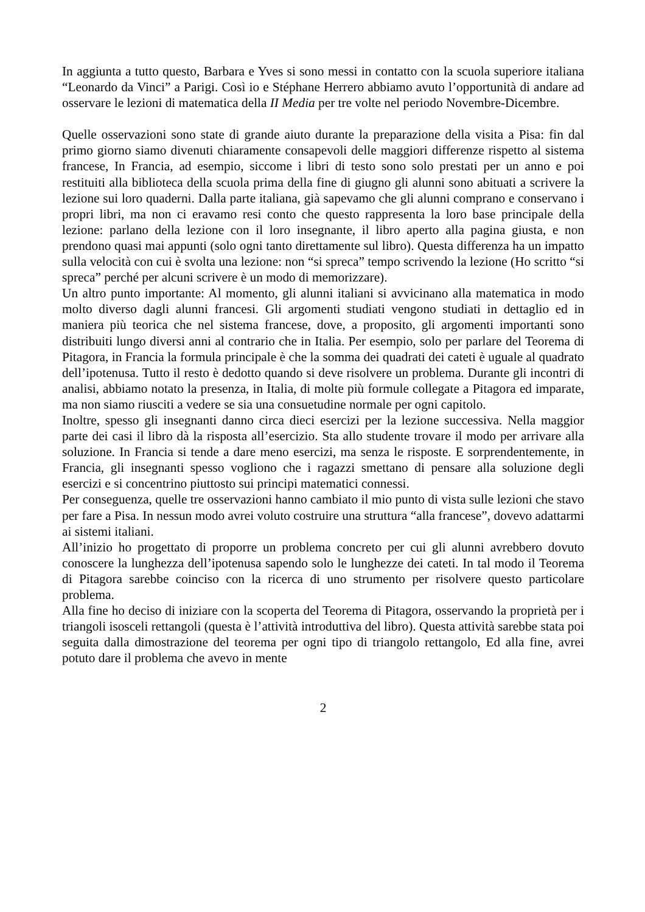In aggiunta a tutto questo, Barbara e Yves si sono messi in contatto con la scuola superiore italiana “Leonardo da Vinci” a Parigi. Così io e Stéphane Herrero abbiamo avuto l’opportunità di andare ad osservare le lezioni di matematica della II Media per tre volte nel periodo Novembre-Dicembre.
Quelle osservazioni sono state di grande aiuto durante la preparazione della visita a Pisa: fin dal primo giorno siamo divenuti chiaramente consapevoli delle maggiori differenze rispetto al sistema francese, In Francia, ad esempio, siccome i libri di testo sono solo prestati per un anno e poi restituiti alla biblioteca della scuola prima della fine di giugno gli alunni sono abituati a scrivere la lezione sui loro quaderni. Dalla parte italiana, già sapevamo che gli alunni comprano e conservano i propri libri, ma non ci eravamo resi conto che questo rappresenta la loro base principale della lezione: parlano della lezione con il loro insegnante, il libro aperto alla pagina giusta, e non prendono quasi mai appunti (solo ogni tanto direttamente sul libro). Questa differenza ha un impatto sulla velocità con cui è svolta una lezione: non “si spreca” tempo scrivendo la lezione (Ho scritto “si spreca” perché per alcuni scrivere è un modo di memorizzare).
Un altro punto importante: Al momento, gli alunni italiani si avvicinano alla matematica in modo molto diverso dagli alunni francesi. Gli argomenti studiati vengono studiati in dettaglio ed in maniera più teorica che nel sistema francese, dove, a proposito, gli argomenti importanti sono distribuiti lungo diversi anni al contrario che in Italia. Per esempio, solo per parlare del Teorema di Pitagora, in Francia la formula principale è che la somma dei quadrati dei cateti è uguale al quadrato dell’ipotenusa. Tutto il resto è dedotto quando si deve risolvere un problema. Durante gli incontri di analisi, abbiamo notato la presenza, in Italia, di molte più formule collegate a Pitagora ed imparate, ma non siamo riusciti a vedere se sia una consuetudine normale per ogni capitolo.
Inoltre, spesso gli insegnanti danno circa dieci esercizi per la lezione successiva. Nella maggior parte dei casi il libro dà la risposta all’esercizio. Sta allo studente trovare il modo per arrivare alla soluzione. In Francia si tende a dare meno esercizi, ma senza le risposte. E sorprendentemente, in Francia, gli insegnanti spesso vogliono che i ragazzi smettano di pensare alla soluzione degli esercizi e si concentrino piuttosto sui principi matematici connessi.
Per conseguenza, quelle tre osservazioni hanno cambiato il mio punto di vista sulle lezioni che stavo per fare a Pisa. In nessun modo avrei voluto costruire una struttura “alla francese”, dovevo adattarmi ai sistemi italiani.
All’inizio ho progettato di proporre un problema concreto per cui gli alunni avrebbero dovuto conoscere la lunghezza dell’ipotenusa sapendo solo le lunghezze dei cateti. In tal modo il Teorema di Pitagora sarebbe coinciso con la ricerca di uno strumento per risolvere questo particolare problema.
Alla fine ho deciso di iniziare con la scoperta del Teorema di Pitagora, osservando la proprietà per i triangoli isosceli rettangoli (questa è l’attività introduttiva del libro). Questa attività sarebbe stata poi seguita dalla dimostrazione del teorema per ogni tipo di triangolo rettangolo, Ed alla fine, avrei potuto dare il problema che avevo in mente
2